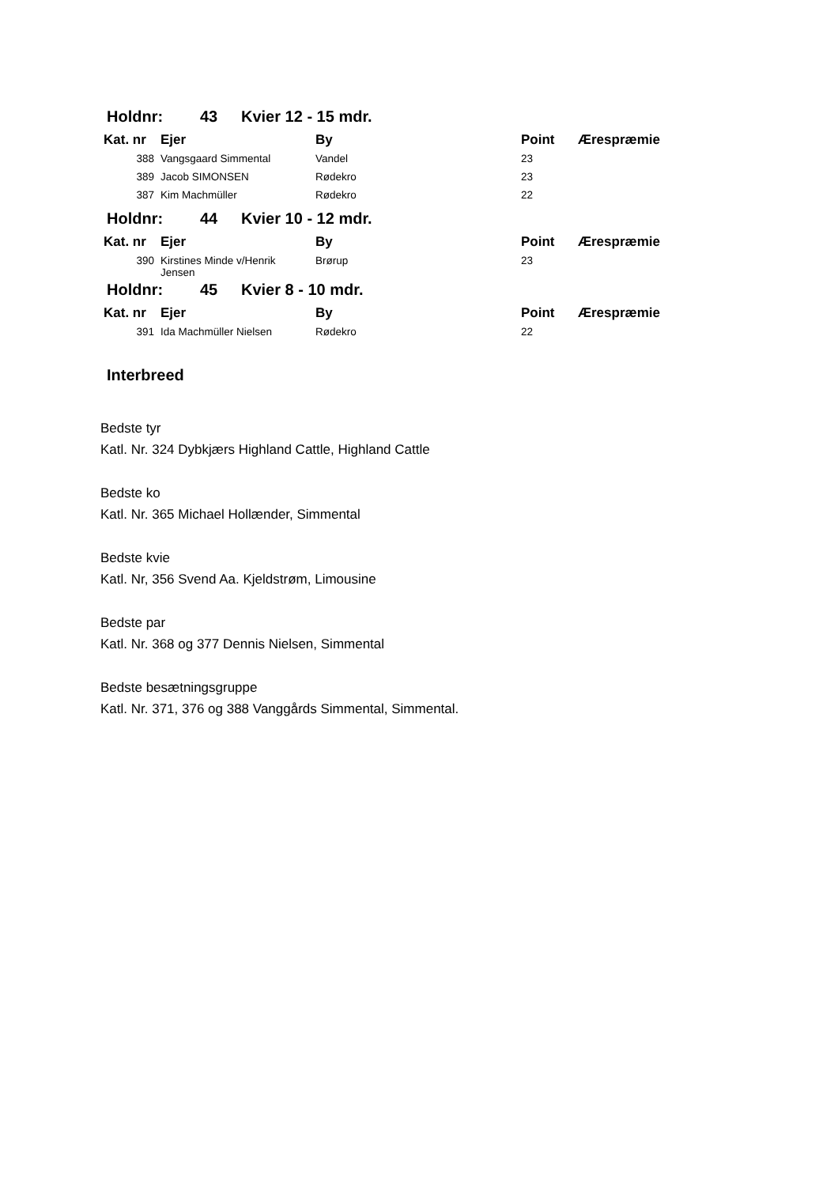Holdnr: 43 Kvier 12 - 15 mdr.
| Kat. nr | Ejer | By | Point | Ærespræmie |
| --- | --- | --- | --- | --- |
| 388 | Vangsgaard Simmental | Vandel | 23 | |
| 389 | Jacob SIMONSEN | Rødekro | 23 | |
| 387 | Kim Machmüller | Rødekro | 22 | |
Holdnr: 44 Kvier 10 - 12 mdr.
| Kat. nr | Ejer | By | Point | Ærespræmie |
| --- | --- | --- | --- | --- |
| 390 | Kirstines Minde v/Henrik Jensen | Brørup | 23 | |
Holdnr: 45 Kvier 8 - 10 mdr.
| Kat. nr | Ejer | By | Point | Ærespræmie |
| --- | --- | --- | --- | --- |
| 391 | Ida Machmüller Nielsen | Rødekro | 22 | |
Interbreed
Bedste tyr
Katl. Nr. 324 Dybkjærs Highland Cattle, Highland Cattle
Bedste ko
Katl. Nr. 365 Michael Hollænder, Simmental
Bedste kvie
Katl. Nr, 356 Svend Aa. Kjeldstrøm, Limousine
Bedste par
Katl. Nr. 368 og 377 Dennis Nielsen, Simmental
Bedste besætningsgruppe
Katl. Nr. 371, 376 og 388 Vanggårds Simmental, Simmental.